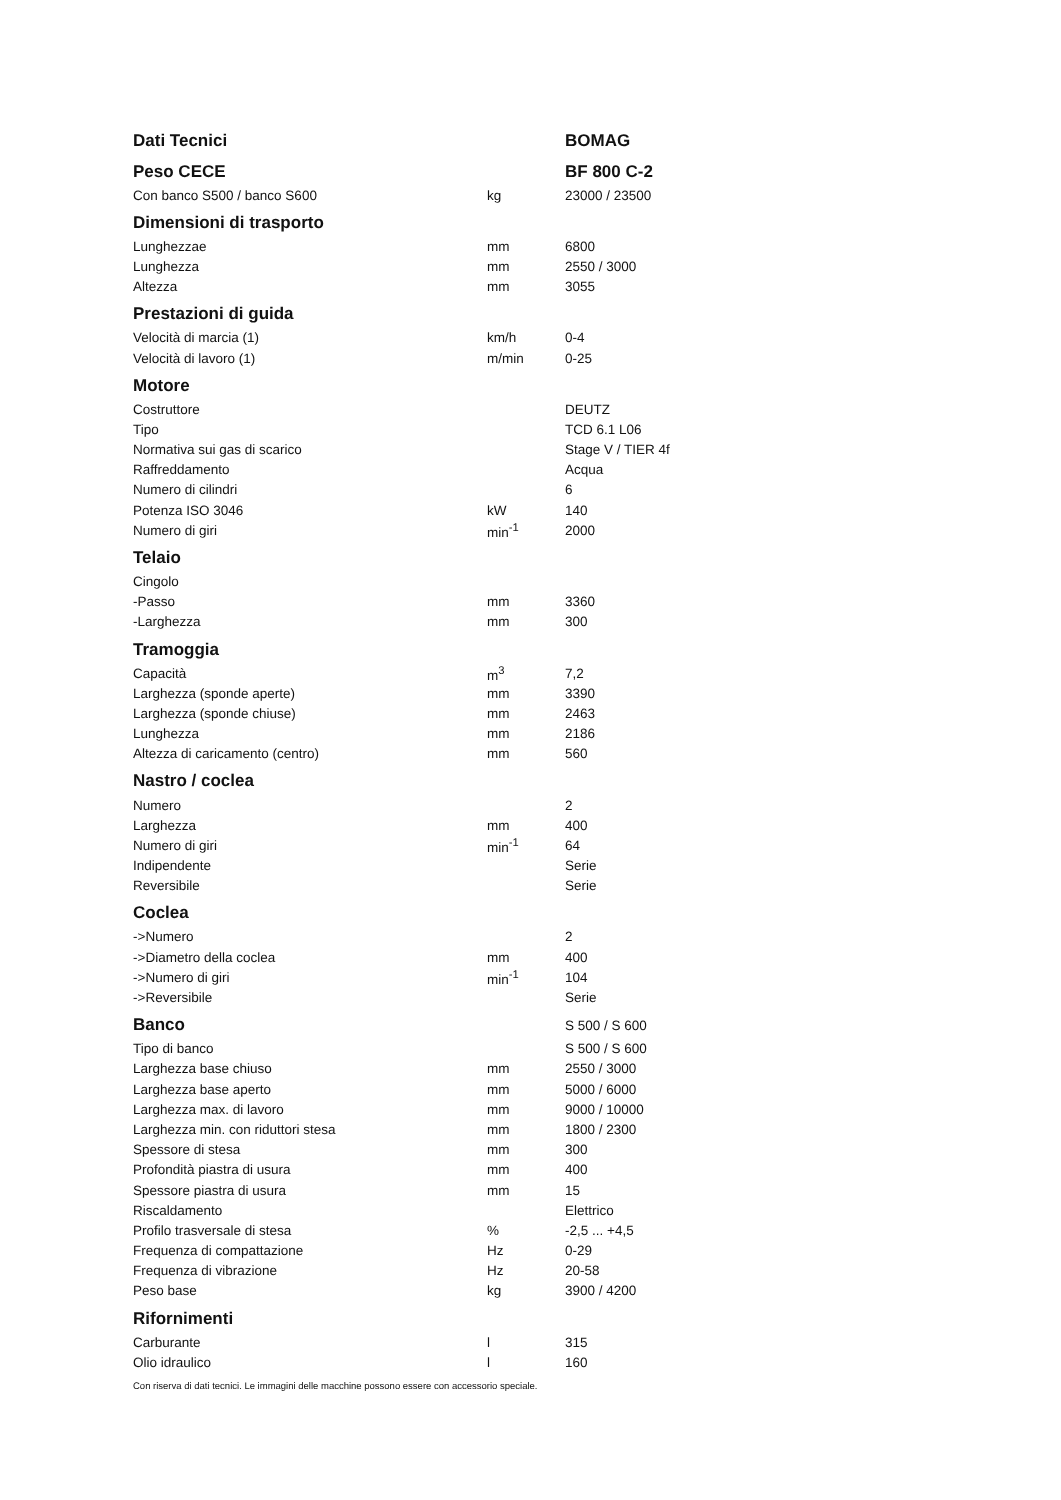| Dati Tecnici | | BOMAG |
| Peso CECE | | BF 800 C-2 |
| Con banco S500 / banco S600 | kg | 23000 / 23500 |
| Dimensioni di trasporto | | |
| Lunghezzae | mm | 6800 |
| Lunghezza | mm | 2550 / 3000 |
| Altezza | mm | 3055 |
| Prestazioni di guida | | |
| Velocità di marcia (1) | km/h | 0-4 |
| Velocità di lavoro (1) | m/min | 0-25 |
| Motore | | |
| Costruttore | | DEUTZ |
| Tipo | | TCD 6.1 L06 |
| Normativa sui gas di scarico | | Stage V / TIER 4f |
| Raffreddamento | | Acqua |
| Numero di cilindri | | 6 |
| Potenza ISO 3046 | kW | 140 |
| Numero di giri | min<sup>-1</sup> | 2000 |
| Telaio | | |
| Cingolo | | |
| -Passo | mm | 3360 |
| -Larghezza | mm | 300 |
| Tramoggia | | |
| Capacità | m<sup>3</sup> | 7,2 |
| Larghezza (sponde aperte) | mm | 3390 |
| Larghezza (sponde chiuse) | mm | 2463 |
| Lunghezza | mm | 2186 |
| Altezza di caricamento (centro) | mm | 560 |
| Nastro / coclea | | |
| Numero | | 2 |
| Larghezza | mm | 400 |
| Numero di giri | min<sup>-1</sup> | 64 |
| Indipendente | | Serie |
| Reversibile | | Serie |
| Coclea | | |
| ->Numero | | 2 |
| ->Diametro della coclea | mm | 400 |
| ->Numero di giri | min<sup>-1</sup> | 104 |
| ->Reversibile | | Serie |
| Banco | | S 500 / S 600 |
| Tipo di banco | | S 500 / S 600 |
| Larghezza base chiuso | mm | 2550 / 3000 |
| Larghezza base aperto | mm | 5000 / 6000 |
| Larghezza max. di lavoro | mm | 9000 / 10000 |
| Larghezza min. con riduttori stesa | mm | 1800 / 2300 |
| Spessore di stesa | mm | 300 |
| Profondità piastra di usura | mm | 400 |
| Spessore piastra di usura | mm | 15 |
| Riscaldamento | | Elettrico |
| Profilo trasversale di stesa | % | -2,5 ... +4,5 |
| Frequenza di compattazione | Hz | 0-29 |
| Frequenza di vibrazione | Hz | 20-58 |
| Peso base | kg | 3900 / 4200 |
| Rifornimenti | | |
| Carburante | l | 315 |
| Olio idraulico | l | 160 |
Con riserva di dati tecnici. Le immagini delle macchine possono essere con accessorio speciale.